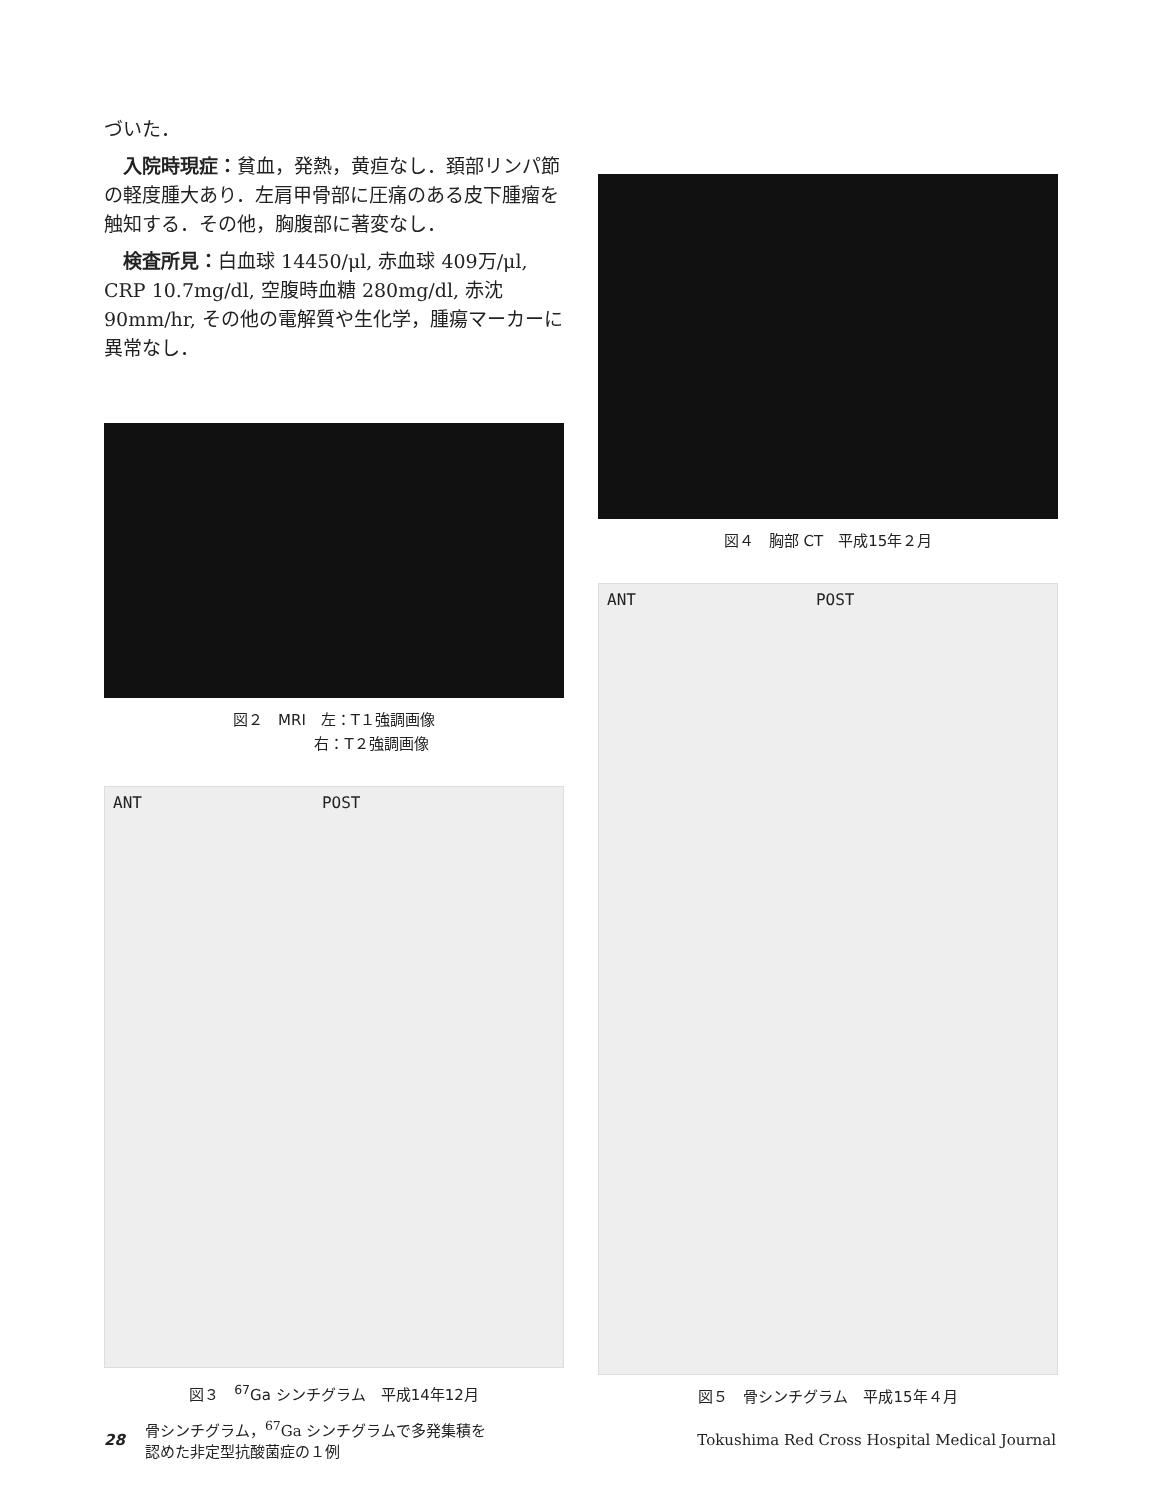づいた．
　入院時現症：貧血，発熱，黄疸なし．頚部リンパ節の軽度腫大あり．左肩甲骨部に圧痛のある皮下腫瘤を触知する．その他，胸腹部に著変なし．
　検査所見：白血球 14450/μl, 赤血球 409万/μl, CRP 10.7mg/dl, 空腹時血糖 280mg/dl, 赤沈 90mm/hr, その他の電解質や生化学，腫瘍マーカーに異常なし．
図２　MRI　左：T１強調画像
　　　　　右：T２強調画像
ANT POST
図３　<sup>67</sup>Ga シンチグラム　平成14年12月
図４　胸部 CT　平成15年２月
ANT POST
図５　骨シンチグラム　平成15年４月
28 骨シンチグラム，<sup>67</sup>Ga シンチグラムで多発集積を
認めた非定型抗酸菌症の１例 Tokushima Red Cross Hospital Medical Journal